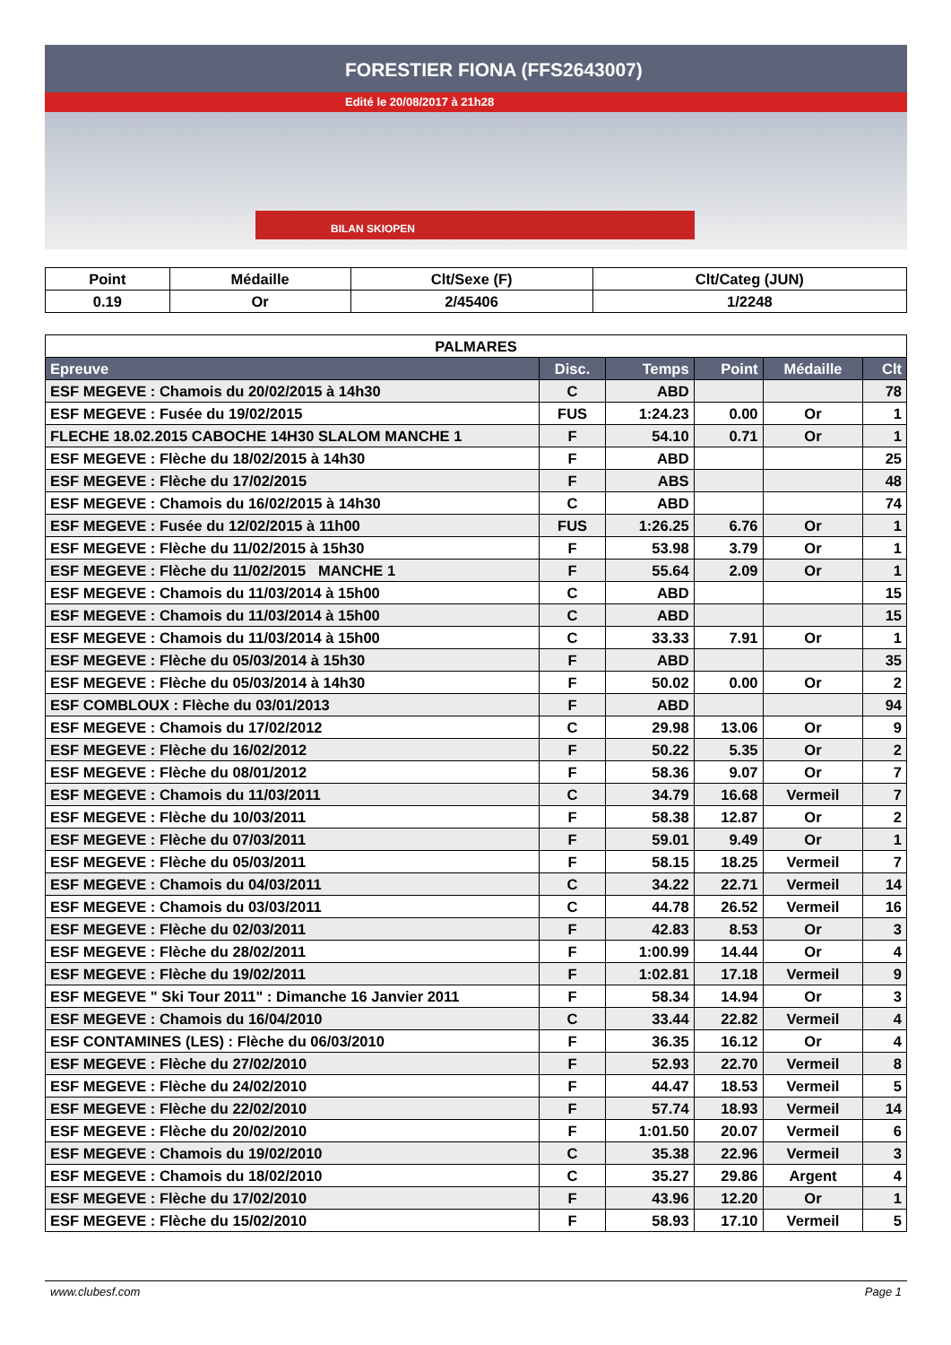FORESTIER FIONA (FFS2643007)
Edité le 20/08/2017 à 21h28
BILAN SKIOPEN
| Point | Médaille | Clt/Sexe (F) | Clt/Categ (JUN) |
| --- | --- | --- | --- |
| 0.19 | Or | 2/45406 | 1/2248 |
| PALMARES | | | | | |
| --- | --- | --- | --- | --- | --- |
| Epreuve | Disc. | Temps | Point | Médaille | Clt |
| ESF MEGEVE : Chamois du 20/02/2015 à 14h30 | C | ABD | | | 78 |
| ESF MEGEVE : Fusée du 19/02/2015 | FUS | 1:24.23 | 0.00 | Or | 1 |
| FLECHE 18.02.2015 CABOCHE 14H30 SLALOM MANCHE 1 | F | 54.10 | 0.71 | Or | 1 |
| ESF MEGEVE : Flèche du 18/02/2015 à 14h30 | F | ABD | | | 25 |
| ESF MEGEVE : Flèche du 17/02/2015 | F | ABS | | | 48 |
| ESF MEGEVE : Chamois du 16/02/2015 à 14h30 | C | ABD | | | 74 |
| ESF MEGEVE : Fusée du 12/02/2015 à 11h00 | FUS | 1:26.25 | 6.76 | Or | 1 |
| ESF MEGEVE : Flèche du 11/02/2015 à 15h30 | F | 53.98 | 3.79 | Or | 1 |
| ESF MEGEVE : Flèche du 11/02/2015 MANCHE 1 | F | 55.64 | 2.09 | Or | 1 |
| ESF MEGEVE : Chamois du 11/03/2014 à 15h00 | C | ABD | | | 15 |
| ESF MEGEVE : Chamois du 11/03/2014 à 15h00 | C | ABD | | | 15 |
| ESF MEGEVE : Chamois du 11/03/2014 à 15h00 | C | 33.33 | 7.91 | Or | 1 |
| ESF MEGEVE : Flèche du 05/03/2014 à 15h30 | F | ABD | | | 35 |
| ESF MEGEVE : Flèche du 05/03/2014 à 14h30 | F | 50.02 | 0.00 | Or | 2 |
| ESF COMBLOUX : Flèche du 03/01/2013 | F | ABD | | | 94 |
| ESF MEGEVE : Chamois du 17/02/2012 | C | 29.98 | 13.06 | Or | 9 |
| ESF MEGEVE : Flèche du 16/02/2012 | F | 50.22 | 5.35 | Or | 2 |
| ESF MEGEVE : Flèche du 08/01/2012 | F | 58.36 | 9.07 | Or | 7 |
| ESF MEGEVE : Chamois du 11/03/2011 | C | 34.79 | 16.68 | Vermeil | 7 |
| ESF MEGEVE : Flèche du 10/03/2011 | F | 58.38 | 12.87 | Or | 2 |
| ESF MEGEVE : Flèche du 07/03/2011 | F | 59.01 | 9.49 | Or | 1 |
| ESF MEGEVE : Flèche du 05/03/2011 | F | 58.15 | 18.25 | Vermeil | 7 |
| ESF MEGEVE : Chamois du 04/03/2011 | C | 34.22 | 22.71 | Vermeil | 14 |
| ESF MEGEVE : Chamois du 03/03/2011 | C | 44.78 | 26.52 | Vermeil | 16 |
| ESF MEGEVE : Flèche du 02/03/2011 | F | 42.83 | 8.53 | Or | 3 |
| ESF MEGEVE : Flèche du 28/02/2011 | F | 1:00.99 | 14.44 | Or | 4 |
| ESF MEGEVE : Flèche du 19/02/2011 | F | 1:02.81 | 17.18 | Vermeil | 9 |
| ESF MEGEVE " Ski Tour 2011" : Dimanche 16 Janvier 2011 | F | 58.34 | 14.94 | Or | 3 |
| ESF MEGEVE : Chamois du 16/04/2010 | C | 33.44 | 22.82 | Vermeil | 4 |
| ESF CONTAMINES (LES) : Flèche du 06/03/2010 | F | 36.35 | 16.12 | Or | 4 |
| ESF MEGEVE : Flèche du 27/02/2010 | F | 52.93 | 22.70 | Vermeil | 8 |
| ESF MEGEVE : Flèche du 24/02/2010 | F | 44.47 | 18.53 | Vermeil | 5 |
| ESF MEGEVE : Flèche du 22/02/2010 | F | 57.74 | 18.93 | Vermeil | 14 |
| ESF MEGEVE : Flèche du 20/02/2010 | F | 1:01.50 | 20.07 | Vermeil | 6 |
| ESF MEGEVE : Chamois du 19/02/2010 | C | 35.38 | 22.96 | Vermeil | 3 |
| ESF MEGEVE : Chamois du 18/02/2010 | C | 35.27 | 29.86 | Argent | 4 |
| ESF MEGEVE : Flèche du 17/02/2010 | F | 43.96 | 12.20 | Or | 1 |
| ESF MEGEVE : Flèche du 15/02/2010 | F | 58.93 | 17.10 | Vermeil | 5 |
www.clubesf.com Page 1